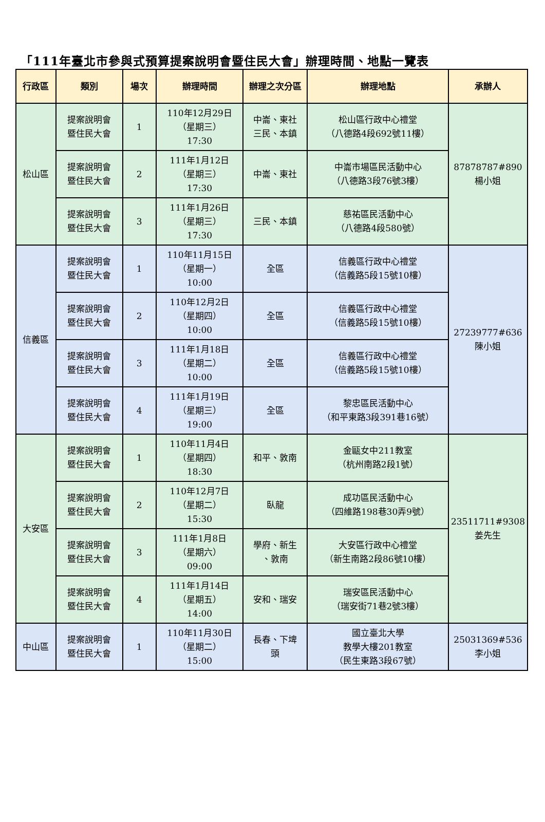「111年臺北市參與式預算提案說明會暨住民大會」辦理時間、地點一覽表
| 行政區 | 類別 | 場次 | 辦理時間 | 辦理之次分區 | 辦理地點 | 承辦人 |
| --- | --- | --- | --- | --- | --- | --- |
| 松山區 | 提案說明會 暨住民大會 | 1 | 110年12月29日 （星期三） 17:30 | 中崙、東社 三民、本鎮 | 松山區行政中心禮堂 （八德路4段692號11樓） | 87878787#890 楊小姐 |
| | 提案說明會 暨住民大會 | 2 | 111年1月12日 （星期三） 17:30 | 中崙、東社 | 中崙市場區民活動中心 （八德路3段76號3樓） | |
| | 提案說明會 暨住民大會 | 3 | 111年1月26日 （星期三） 17:30 | 三民、本鎮 | 慈祐區民活動中心 （八德路4段580號） | |
| 信義區 | 提案說明會 暨住民大會 | 1 | 110年11月15日 （星期一） 10:00 | 全區 | 信義區行政中心禮堂 （信義路5段15號10樓） | 27239777#636 陳小姐 |
| | 提案說明會 暨住民大會 | 2 | 110年12月2日 （星期四） 10:00 | 全區 | 信義區行政中心禮堂 （信義路5段15號10樓） | |
| | 提案說明會 暨住民大會 | 3 | 111年1月18日 （星期二） 10:00 | 全區 | 信義區行政中心禮堂 （信義路5段15號10樓） | |
| | 提案說明會 暨住民大會 | 4 | 111年1月19日 （星期三） 19:00 | 全區 | 黎忠區民活動中心 （和平東路3段391巷16號） | |
| 大安區 | 提案說明會 暨住民大會 | 1 | 110年11月4日 （星期四） 18:30 | 和平、敦南 | 金甌女中211教室 （杭州南路2段1號） | 23511711#9308 姜先生 |
| | 提案說明會 暨住民大會 | 2 | 110年12月7日 （星期二） 15:30 | 臥龍 | 成功區民活動中心 （四維路198巷30弄9號） | |
| | 提案說明會 暨住民大會 | 3 | 111年1月8日 （星期六） 09:00 | 學府、新生 、敦南 | 大安區行政中心禮堂 （新生南路2段86號10樓） | |
| | 提案說明會 暨住民大會 | 4 | 111年1月14日 （星期五） 14:00 | 安和、瑞安 | 瑞安區民活動中心 （瑞安街71巷2號3樓） | |
| 中山區 | 提案說明會 暨住民大會 | 1 | 110年11月30日 （星期二） 15:00 | 長春、下埤 頭 | 國立臺北大學 教學大樓201教室 （民生東路3段67號） | 25031369#536 李小姐 |